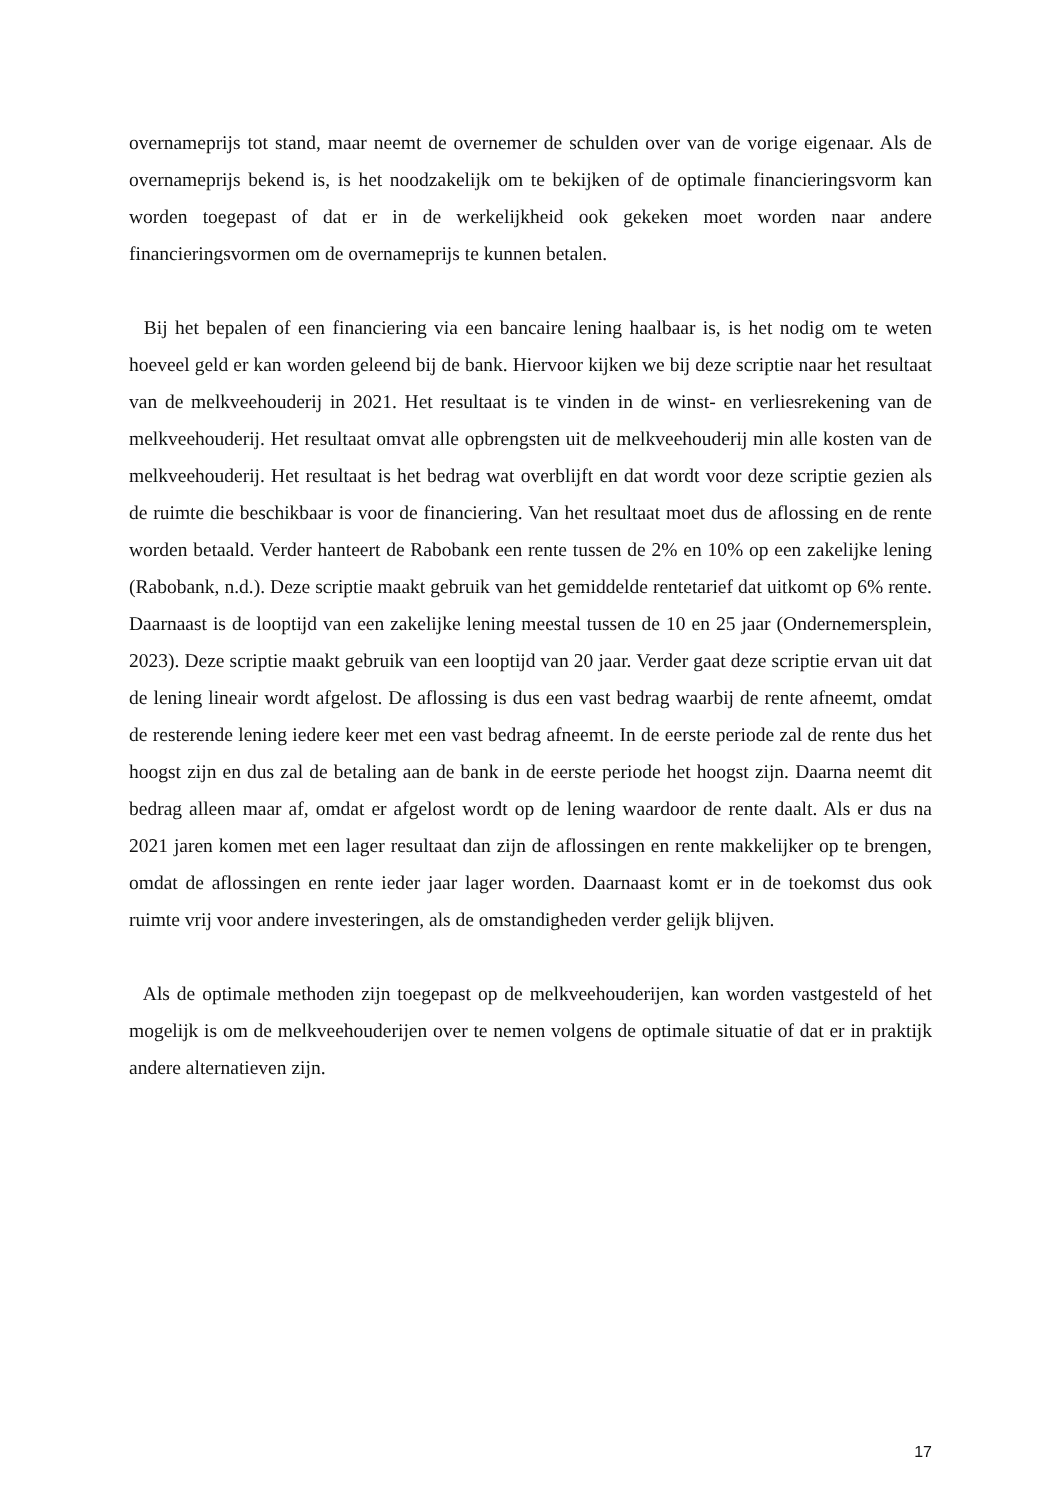overnameprijs tot stand, maar neemt de overnemer de schulden over van de vorige eigenaar. Als de overnameprijs bekend is, is het noodzakelijk om te bekijken of de optimale financieringsvorm kan worden toegepast of dat er in de werkelijkheid ook gekeken moet worden naar andere financieringsvormen om de overnameprijs te kunnen betalen.
Bij het bepalen of een financiering via een bancaire lening haalbaar is, is het nodig om te weten hoeveel geld er kan worden geleend bij de bank. Hiervoor kijken we bij deze scriptie naar het resultaat van de melkveehouderij in 2021. Het resultaat is te vinden in de winst- en verliesrekening van de melkveehouderij. Het resultaat omvat alle opbrengsten uit de melkveehouderij min alle kosten van de melkveehouderij. Het resultaat is het bedrag wat overblijft en dat wordt voor deze scriptie gezien als de ruimte die beschikbaar is voor de financiering. Van het resultaat moet dus de aflossing en de rente worden betaald. Verder hanteert de Rabobank een rente tussen de 2% en 10% op een zakelijke lening (Rabobank, n.d.). Deze scriptie maakt gebruik van het gemiddelde rentetarief dat uitkomt op 6% rente. Daarnaast is de looptijd van een zakelijke lening meestal tussen de 10 en 25 jaar (Ondernemersplein, 2023). Deze scriptie maakt gebruik van een looptijd van 20 jaar. Verder gaat deze scriptie ervan uit dat de lening lineair wordt afgelost. De aflossing is dus een vast bedrag waarbij de rente afneemt, omdat de resterende lening iedere keer met een vast bedrag afneemt. In de eerste periode zal de rente dus het hoogst zijn en dus zal de betaling aan de bank in de eerste periode het hoogst zijn. Daarna neemt dit bedrag alleen maar af, omdat er afgelost wordt op de lening waardoor de rente daalt. Als er dus na 2021 jaren komen met een lager resultaat dan zijn de aflossingen en rente makkelijker op te brengen, omdat de aflossingen en rente ieder jaar lager worden. Daarnaast komt er in de toekomst dus ook ruimte vrij voor andere investeringen, als de omstandigheden verder gelijk blijven.
Als de optimale methoden zijn toegepast op de melkveehouderijen, kan worden vastgesteld of het mogelijk is om de melkveehouderijen over te nemen volgens de optimale situatie of dat er in praktijk andere alternatieven zijn.
17